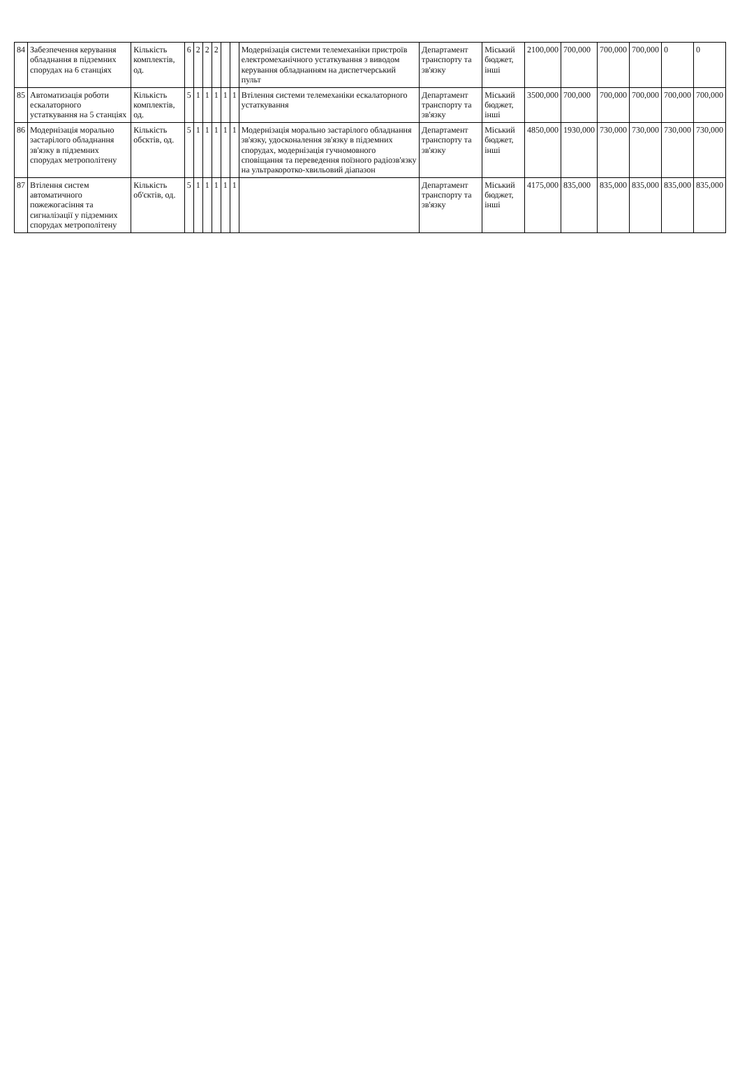| 84 | Забезпечення керування обладнання в підземних спорудах на 6 станціях | Кількість комплектів, од. | 6 | 2 | 2 | 2 | | | Модернізація системи телемеханіки пристроїв електромеханічного устаткування з виводом керування обладнанням на диспетчерський пульт | Департамент транспорту та зв'язку | Міський бюджет, інші | 2100,000 | 700,000 | 700,000 | 700,000 | 0 | 0 |
| 85 | Автоматизація роботи ескалаторного устаткування на 5 станціях | Кількість комплектів, од. | 5 | 1 | 1 | 1 | 1 | 1 | Втілення системи телемеханіки ескалаторного устаткування | Департамент транспорту та зв'язку | Міський бюджет, інші | 3500,000 | 700,000 | 700,000 | 700,000 | 700,000 | 700,000 |
| 86 | Модернізація морально застарілого обладнання зв'язку в підземних спорудах метрополітену | Кількість обєктів, од. | 5 | 1 | 1 | 1 | 1 | 1 | Модернізація морально застарілого обладнання зв'язку, удосконалення зв'язку в підземних спорудах, модернізація гучномовного сповіщання та переведення поїзного радіозв'язку на ультракоротко-хвильовий діапазон | Департамент транспорту та зв'язку | Міський бюджет, інші | 4850,000 | 1930,000 | 730,000 | 730,000 | 730,000 | 730,000 |
| 87 | Втілення систем автоматичного пожежогасіння та сигналізації у підземних спорудах метрополітену | Кількість об'єктів, од. | 5 | 1 | 1 | 1 | 1 | 1 | | Департамент транспорту та зв'язку | Міський бюджет, інші | 4175,000 | 835,000 | 835,000 | 835,000 | 835,000 | 835,000 |